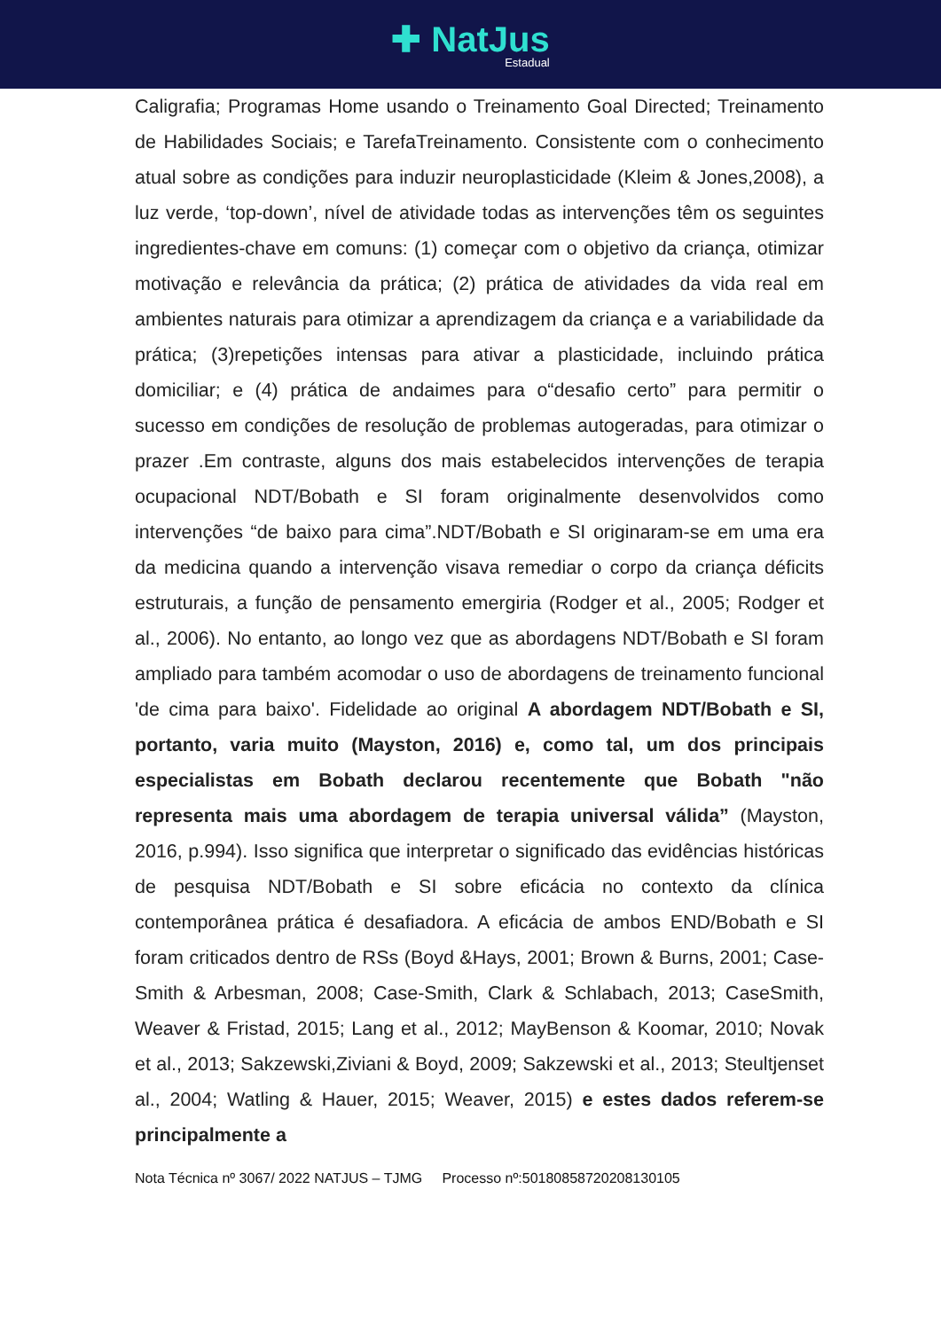✚ NatJus
Estadual
Caligrafia; Programas Home usando o Treinamento Goal Directed; Treinamento de Habilidades Sociais; e TarefaTreinamento. Consistente com o conhecimento atual sobre as condições para induzir neuroplasticidade (Kleim & Jones,2008), a luz verde, ‘top-down’, nível de atividade todas as intervenções têm os seguintes ingredientes-chave em comuns: (1) começar com o objetivo da criança, otimizar motivação e relevância da prática; (2) prática de atividades da vida real em ambientes naturais para otimizar a aprendizagem da criança e a variabilidade da prática; (3)repetições intensas para ativar a plasticidade, incluindo prática domiciliar; e (4) prática de andaimes para o“desafio certo” para permitir o sucesso em condições de resolução de problemas autogeradas, para otimizar o prazer .Em contraste, alguns dos mais estabelecidos intervenções de terapia ocupacional NDT/Bobath e SI foram originalmente desenvolvidos como intervenções “de baixo para cima”.NDT/Bobath e SI originaram-se em uma era da medicina quando a intervenção visava remediar o corpo da criança déficits estruturais, a função de pensamento emergiria (Rodger et al., 2005; Rodger et al., 2006). No entanto, ao longo vez que as abordagens NDT/Bobath e SI foram ampliado para também acomodar o uso de abordagens de treinamento funcional 'de cima para baixo'. Fidelidade ao original A abordagem NDT/Bobath e SI, portanto, varia muito (Mayston, 2016) e, como tal, um dos principais especialistas em Bobath declarou recentemente que Bobath "não representa mais uma abordagem de terapia universal válida” (Mayston, 2016, p.994). Isso significa que interpretar o significado das evidências históricas de pesquisa NDT/Bobath e SI sobre eficácia no contexto da clínica contemporânea prática é desafiadora. A eficácia de ambos END/Bobath e SI foram criticados dentro de RSs (Boyd &Hays, 2001; Brown & Burns, 2001; Case-Smith & Arbesman, 2008; Case-Smith, Clark & Schlabach, 2013; CaseSmith, Weaver & Fristad, 2015; Lang et al., 2012; MayBenson & Koomar, 2010; Novak et al., 2013; Sakzewski,Ziviani & Boyd, 2009; Sakzewski et al., 2013; Steultjenset al., 2004; Watling & Hauer, 2015; Weaver, 2015) e estes dados referem-se principalmente a
Nota Técnica nº 3067/ 2022 NATJUS – TJMG Processo nº:50180858720208130105